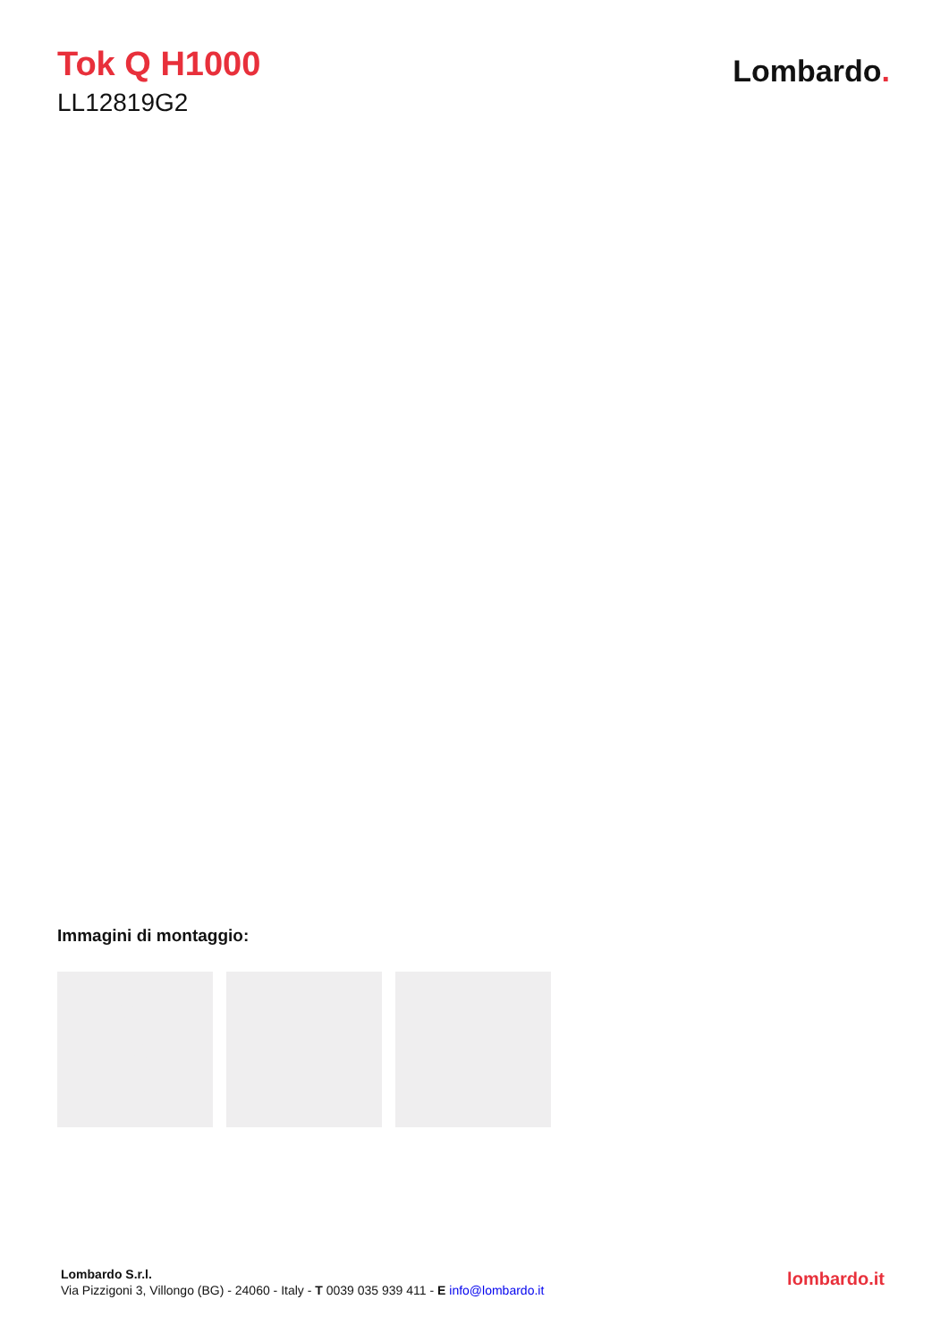Tok Q H1000
LL12819G2
Lombardo.
Immagini di montaggio:
Lombardo S.r.l.
Via Pizzigoni 3, Villongo (BG) - 24060 - Italy - T 0039 035 939 411 - E info@lombardo.it
lombardo.it